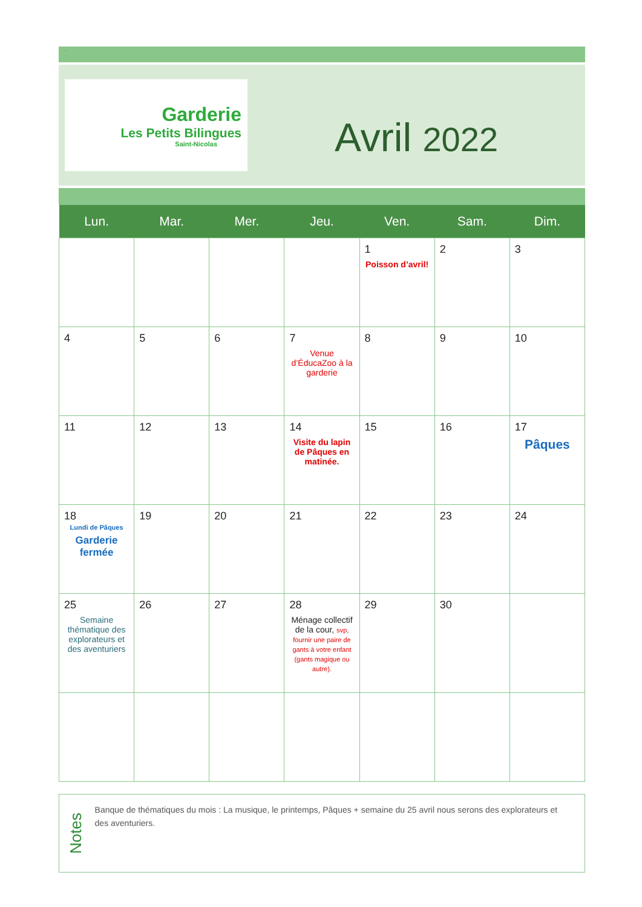.
Garderie
Les Petits Bilingues
Saint-Nicolas
Avril 2022
| Lun. | Mar. | Mer. | Jeu. | Ven. | Sam. | Dim. |
| --- | --- | --- | --- | --- | --- | --- |
| | | | | 1 Poisson d’avril! | 2 | 3 |
| 4 | 5 | 6 | 7 Venue d’ÉducaZoo à la garderie | 8 | 9 | 10 |
| 11 | 12 | 13 | 14 Visite du lapin de Pâques en matinée. | 15 | 16 | 17 Pâques |
| 18 Lundi de Pâques Garderie fermée | 19 | 20 | 21 | 22 | 23 | 24 |
| 25 Semaine thématique des explorateurs et des aventuriers | 26 | 27 | 28 Ménage collectif de la cour, svp, fournir une paire de gants à votre enfant (gants magique ou autre). | 29 | 30 | |
Notes
Banque de thématiques du mois : La musique, le printemps, Pâques + semaine du 25 avril nous serons des explorateurs et des aventuriers.